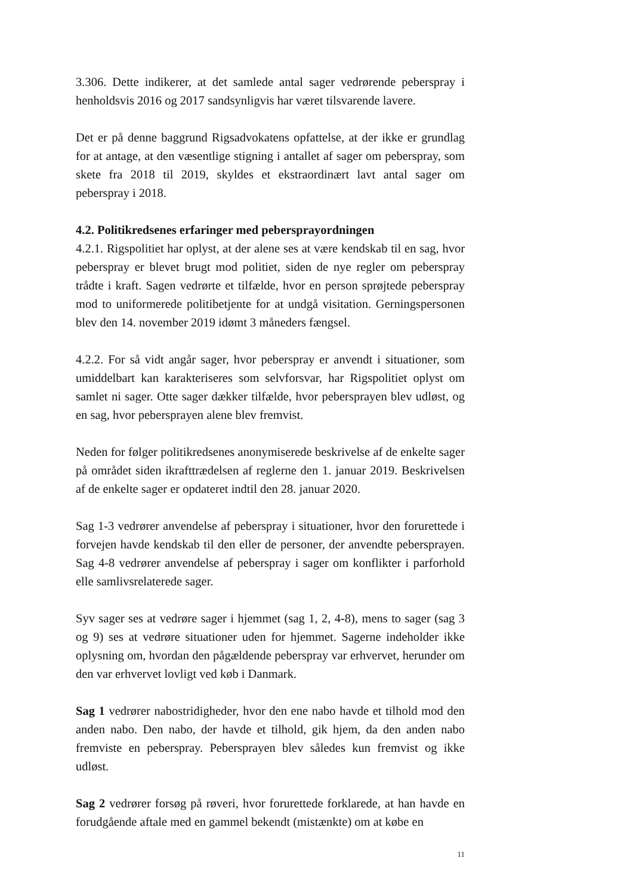3.306. Dette indikerer, at det samlede antal sager vedrørende peberspray i henholdsvis 2016 og 2017 sandsynligvis har været tilsvarende lavere.
Det er på denne baggrund Rigsadvokatens opfattelse, at der ikke er grundlag for at antage, at den væsentlige stigning i antallet af sager om peberspray, som skete fra 2018 til 2019, skyldes et ekstraordinært lavt antal sager om peberspray i 2018.
4.2. Politikredsenes erfaringer med pebersprayordningen
4.2.1. Rigspolitiet har oplyst, at der alene ses at være kendskab til en sag, hvor peberspray er blevet brugt mod politiet, siden de nye regler om peberspray trådte i kraft. Sagen vedrørte et tilfælde, hvor en person sprøjtede peberspray mod to uniformerede politibetjente for at undgå visitation. Gerningspersonen blev den 14. november 2019 idømt 3 måneders fængsel.
4.2.2. For så vidt angår sager, hvor peberspray er anvendt i situationer, som umiddelbart kan karakteriseres som selvforsvar, har Rigspolitiet oplyst om samlet ni sager. Otte sager dækker tilfælde, hvor pebersprayen blev udløst, og en sag, hvor pebersprayen alene blev fremvist.
Neden for følger politikredsenes anonymiserede beskrivelse af de enkelte sager på området siden ikrafttrædelsen af reglerne den 1. januar 2019. Beskrivelsen af de enkelte sager er opdateret indtil den 28. januar 2020.
Sag 1-3 vedrører anvendelse af peberspray i situationer, hvor den forurettede i forvejen havde kendskab til den eller de personer, der anvendte pebersprayen. Sag 4-8 vedrører anvendelse af peberspray i sager om konflikter i parforhold elle samlivsrelaterede sager.
Syv sager ses at vedrøre sager i hjemmet (sag 1, 2, 4-8), mens to sager (sag 3 og 9) ses at vedrøre situationer uden for hjemmet. Sagerne indeholder ikke oplysning om, hvordan den pågældende peberspray var erhvervet, herunder om den var erhvervet lovligt ved køb i Danmark.
Sag 1 vedrører nabostridigheder, hvor den ene nabo havde et tilhold mod den anden nabo. Den nabo, der havde et tilhold, gik hjem, da den anden nabo fremviste en peberspray. Pebersprayen blev således kun fremvist og ikke udløst.
Sag 2 vedrører forsøg på røveri, hvor forurettede forklarede, at han havde en forudgående aftale med en gammel bekendt (mistænkte) om at købe en
11